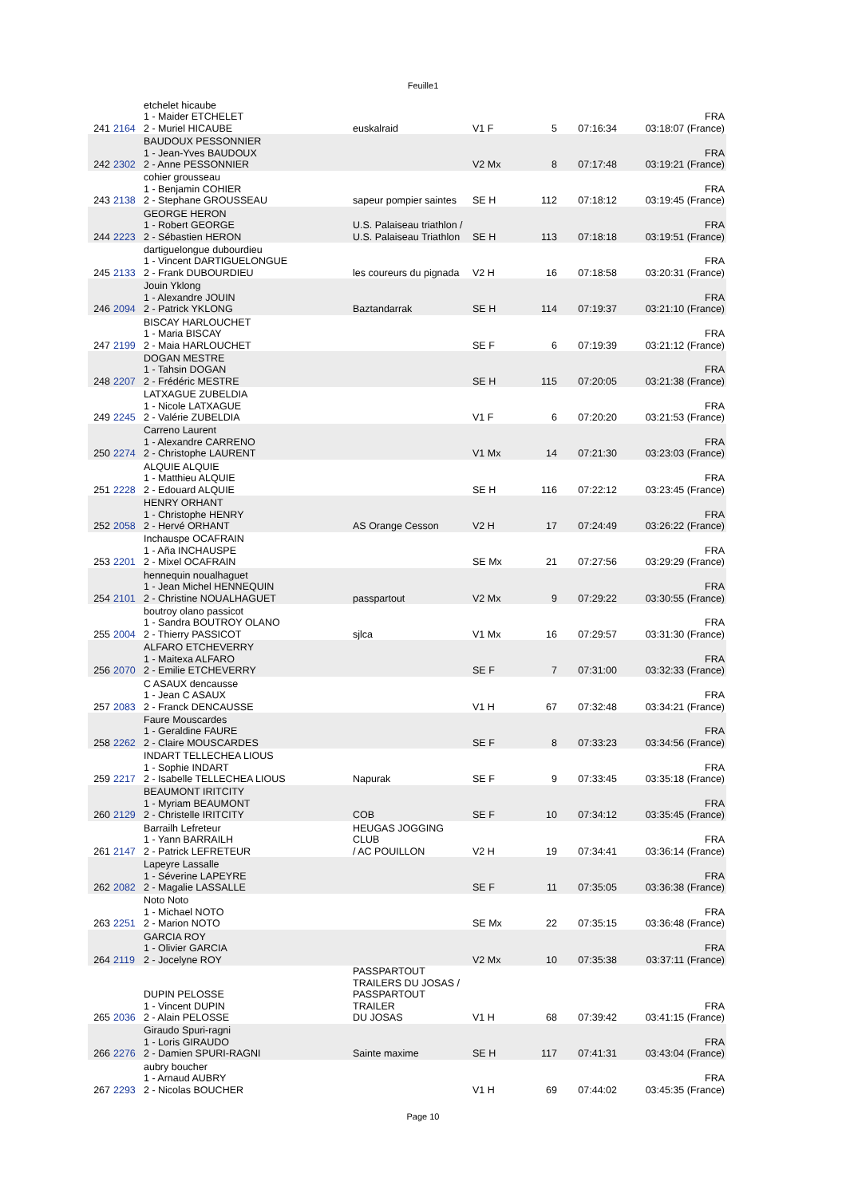Feuille1
| 241 | 2164 | etchelet hicaube 1 - Maider ETCHELET 2 - Muriel HICAUBE | euskalraid | V1 F | 5 | 07:16:34 | FRA 03:18:07 (France) |
| 242 | 2302 | BAUDOUX PESSONNIER 1 - Jean-Yves BAUDOUX 2 - Anne PESSONNIER | | V2 Mx | 8 | 07:17:48 | FRA 03:19:21 (France) |
| 243 | 2138 | cohier grousseau 1 - Benjamin COHIER 2 - Stephane GROUSSEAU | sapeur pompier saintes | SE H | 112 | 07:18:12 | FRA 03:19:45 (France) |
| 244 | 2223 | GEORGE HERON 1 - Robert GEORGE 2 - Sébastien HERON | U.S. Palaiseau triathlon / U.S. Palaiseau Triathlon | SE H | 113 | 07:18:18 | FRA 03:19:51 (France) |
| 245 | 2133 | dartiguelongue dubourdieu 1 - Vincent DARTIGUELONGUE 2 - Frank DUBOURDIEU | les coureurs du pignada | V2 H | 16 | 07:18:58 | FRA 03:20:31 (France) |
| 246 | 2094 | Jouin Yklong 1 - Alexandre JOUIN 2 - Patrick YKLONG | Baztandarrak | SE H | 114 | 07:19:37 | FRA 03:21:10 (France) |
| 247 | 2199 | BISCAY HARLOUCHET 1 - Maria BISCAY 2 - Maia HARLOUCHET | | SE F | 6 | 07:19:39 | FRA 03:21:12 (France) |
| 248 | 2207 | DOGAN MESTRE 1 - Tahsin DOGAN 2 - Frédéric MESTRE | | SE H | 115 | 07:20:05 | FRA 03:21:38 (France) |
| 249 | 2245 | LATXAGUE ZUBELDIA 1 - Nicole LATXAGUE 2 - Valérie ZUBELDIA | | V1 F | 6 | 07:20:20 | FRA 03:21:53 (France) |
| 250 | 2274 | Carreno Laurent 1 - Alexandre CARRENO 2 - Christophe LAURENT | | V1 Mx | 14 | 07:21:30 | FRA 03:23:03 (France) |
| 251 | 2228 | ALQUIE ALQUIE 1 - Matthieu ALQUIE 2 - Edouard ALQUIE | | SE H | 116 | 07:22:12 | FRA 03:23:45 (France) |
| 252 | 2058 | HENRY ORHANT 1 - Christophe HENRY 2 - Hervé ORHANT | AS Orange Cesson | V2 H | 17 | 07:24:49 | FRA 03:26:22 (France) |
| 253 | 2201 | Inchauspe OCAFRAIN 1 - Aña INCHAUSPE 2 - Mixel OCAFRAIN | | SE Mx | 21 | 07:27:56 | FRA 03:29:29 (France) |
| 254 | 2101 | hennequin noualhaguet 1 - Jean Michel HENNEQUIN 2 - Christine NOUALHAGUET | passpartout | V2 Mx | 9 | 07:29:22 | FRA 03:30:55 (France) |
| 255 | 2004 | boutroy olano passicot 1 - Sandra BOUTROY OLANO 2 - Thierry PASSICOT | sjlca | V1 Mx | 16 | 07:29:57 | FRA 03:31:30 (France) |
| 256 | 2070 | ALFARO ETCHEVERRY 1 - Maitexa ALFARO 2 - Emilie ETCHEVERRY | | SE F | 7 | 07:31:00 | FRA 03:32:33 (France) |
| 257 | 2083 | C ASAUX dencausse 1 - Jean C ASAUX 2 - Franck DENCAUSSE | | V1 H | 67 | 07:32:48 | FRA 03:34:21 (France) |
| 258 | 2262 | Faure Mouscardes 1 - Geraldine FAURE 2 - Claire MOUSCARDES | | SE F | 8 | 07:33:23 | FRA 03:34:56 (France) |
| 259 | 2217 | INDART TELLECHEA LIOUS 1 - Sophie INDART 2 - Isabelle TELLECHEA LIOUS | Napurak | SE F | 9 | 07:33:45 | FRA 03:35:18 (France) |
| 260 | 2129 | BEAUMONT IRITCITY 1 - Myriam BEAUMONT 2 - Christelle IRITCITY | COB | SE F | 10 | 07:34:12 | FRA 03:35:45 (France) |
| 261 | 2147 | Barrailh Lefreteur 1 - Yann BARRAILH 2 - Patrick LEFRETEUR | HEUGAS JOGGING CLUB / AC POUILLON | V2 H | 19 | 07:34:41 | FRA 03:36:14 (France) |
| 262 | 2082 | Lapeyre Lassalle 1 - Séverine LAPEYRE 2 - Magalie LASSALLE | | SE F | 11 | 07:35:05 | FRA 03:36:38 (France) |
| 263 | 2251 | Noto Noto 1 - Michael NOTO 2 - Marion NOTO | | SE Mx | 22 | 07:35:15 | FRA 03:36:48 (France) |
| 264 | 2119 | GARCIA ROY 1 - Olivier GARCIA 2 - Jocelyne ROY | | V2 Mx | 10 | 07:35:38 | FRA 03:37:11 (France) |
| 265 | 2036 | DUPIN PELOSSE 1 - Vincent DUPIN 2 - Alain PELOSSE | PASSPARTOUT TRAILERS DU JOSAS / PASSPARTOUT TRAILER DU JOSAS | V1 H | 68 | 07:39:42 | FRA 03:41:15 (France) |
| 266 | 2276 | Giraudo Spuri-ragni 1 - Loris GIRAUDO 2 - Damien SPURI-RAGNI | Sainte maxime | SE H | 117 | 07:41:31 | FRA 03:43:04 (France) |
| 267 | 2293 | aubry boucher 1 - Arnaud AUBRY 2 - Nicolas BOUCHER | | V1 H | 69 | 07:44:02 | FRA 03:45:35 (France) |
Page 10